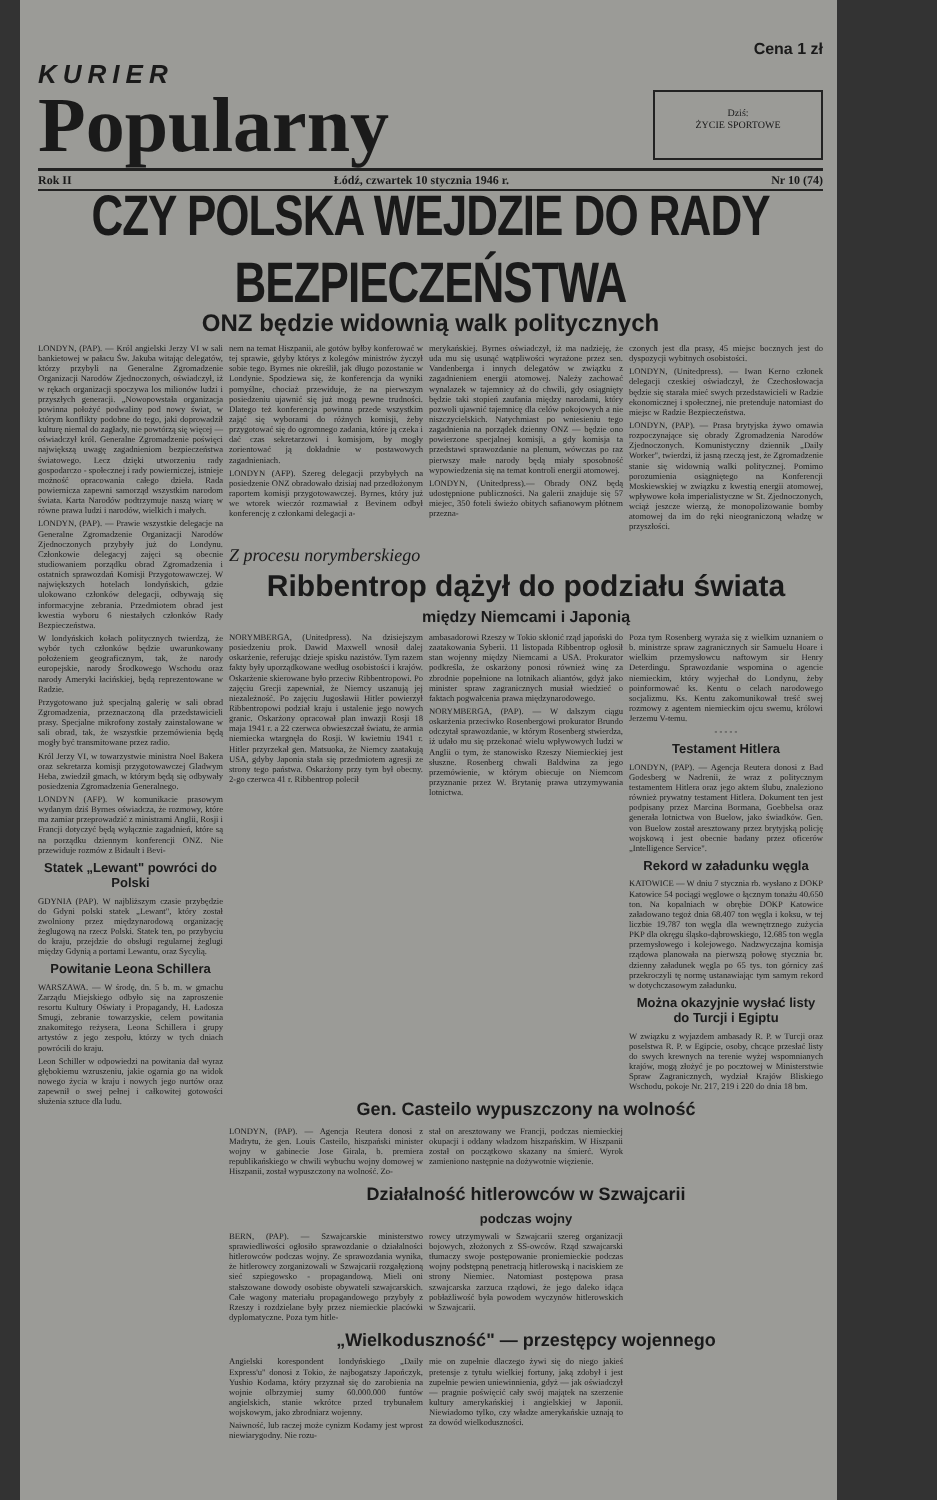Cena 1 zł
KURIER
Popularny
Dziś:
ŻYCIE SPORTOWE
Rok II Łódź, czwartek 10 stycznia 1946 r. Nr 10 (74)
CZY POLSKA WEJDZIE DO RADY BEZPIECZEŃSTWA
ONZ będzie widownią walk politycznych
LONDYN, (PAP). — Król angielski Jerzy VI w sali bankietowej w pałacu Św. Jakuba witając delegatów, którzy przybyli na Generalne Zgromadzenie Organizacji Narodów Zjednoczonych, oświadczył, iż w rękach organizacji spoczywa los milionów ludzi i przyszłych generacji. „Nowopowstała organizacja powinna położyć podwaliny pod nowy świat, w którym konflikty podobne do tego, jaki doprowadził kulturę niemal do zagłady, nie powtórzą się więcej — oświadczył król. Generalne Zgromadzenie poświęci największą uwagę zagadnieniom bezpieczeństwa światowego. Lecz dzięki utworzeniu rady gospodarczo - społecznej i rady powierniczej, istnieje możność opracowania całego dzieła. Rada powiernicza zapewni samorząd wszystkim narodom świata. Karta Narodów podtrzymuje naszą wiarę w równe prawa ludzi i narodów, wielkich i małych.
LONDYN, (PAP). — Prawie wszystkie delegacje na Generalne Zgromadzenie Organizacji Narodów Zjednoczonych przybyły już do Londynu. Członkowie delegacyj zajęci są obecnie studiowaniem porządku obrad Zgromadzenia i ostatnich sprawozdań Komisji Przygotowawczej. W największych hotelach londyńskich, gdzie ulokowano członków delegacji, odbywają się informacyjne zebrania. Przedmiotem obrad jest kwestia wyboru 6 niestałych członków Rady Bezpieczeństwa.
W londyńskich kołach politycznych twierdzą, że wybór tych członków będzie uwarunkowany położeniem geograficznym, tak, że narody europejskie, narody Środkowego Wschodu oraz narody Ameryki łacińskiej, będą reprezentowane w Radzie.
Przygotowano już specjalną galerię w sali obrad Zgromadzenia, przeznaczoną dla przedstawicieli prasy. Specjalne mikrofony zostały zainstalowane w sali obrad, tak, że wszystkie przemówienia będą mogły być transmitowane przez radio.
Król Jerzy VI, w towarzystwie ministra Noel Bakera oraz sekretarza komisji przygotowawczej Gladwym Heba, zwiedził gmach, w którym będą się odbywały posiedzenia Zgromadzenia Generalnego.
LONDYN (AFP). W komunikacie prasowym wydanym dziś Byrnes oświadcza, że rozmowy, które ma zamiar przeprowadzić z ministrami Anglii, Rosji i Francji dotyczyć będą wyłącznie zagadnień, które są na porządku dziennym konferencji ONZ. Nie przewiduje rozmów z Bidault i Bevi-
Statek „Lewant" powróci do Polski
GDYNIA (PAP). W najbliższym czasie przybędzie do Gdyni polski statek „Lewant", który został zwolniony przez międzynarodową organizację żeglugową na rzecz Polski. Statek ten, po przybyciu do kraju, przejdzie do obsługi regularnej żeglugi między Gdynią a portami Lewantu, oraz Sycylią.
Powitanie Leona Schillera
WARSZAWA. — W środę, dn. 5 b. m. w gmachu Zarządu Miejskiego odbyło się na zaproszenie resortu Kultury Oświaty i Propagandy, H. Ładosza Smugi, zebranie towarzyskie, celem powitania znakomitego reżysera, Leona Schillera i grupy artystów z jego zespołu, którzy w tych dniach powrócili do kraju.
Leon Schiller w odpowiedzi na powitania dał wyraz głębokiemu wzruszeniu, jakie ogarnia go na widok nowego życia w kraju i nowych jego nurtów oraz zapewnił o swej pełnej i całkowitej gotowości służenia sztuce dla ludu.
nem na temat Hiszpanii, ale gotów byłby konferować w tej sprawie, gdyby którys z kolegów ministrów życzył sobie tego. Byrnes nie określił, jak długo pozostanie w Londynie. Spodziewa się, że konferencja da wyniki pomyślne, chociaż przewiduje, że na pierwszym posiedzeniu ujawnić się już mogą pewne trudności. Dlatego też konferencja powinna przede wszystkim zająć się wyborami do różnych komisji, żeby przygotować się do ogromnego zadania, które ją czeka i dać czas sekretarzowi i komisjom, by mogły zorientować ją dokładnie w postawowych zagadnieniach.
LONDYN (AFP). Szereg delegacji przybyłych na posiedzenie ONZ obradowało dzisiaj nad przedłożonym raportem komisji przygotowawczej. Byrnes, który już we wtorek wieczór rozmawiał z Bevinem odbył konferencję z członkami delegacji a-
merykańskiej. Byrnes oświadczył, iż ma nadzieję, że uda mu się usunąć wątpliwości wyrażone przez sen. Vandenberga i innych delegatów w związku z zagadnieniem energii atomowej. Należy zachować wynalazek w tajemnicy aż do chwili, gdy osiągnięty będzie taki stopień zaufania między narodami, który pozwoli ujawnić tajemnicę dla celów pokojowych a nie niszczycielskich. Natychmiast po wniesieniu tego zagadnienia na porządek dzienny ONZ — będzie ono powierzone specjalnej komisji, a gdy komisja ta przedstawi sprawozdanie na plenum, wówczas po raz pierwszy małe narody będą miały sposobność wypowiedzenia się na temat kontroli energii atomowej.
LONDYN, (Unitedpress).— Obrady ONZ będą udostępnione publiczności. Na galerii znajduje się 57 miejec, 350 foteli świeżo obitych safianowym płótnem przezna-
czonych jest dla prasy, 45 miejsc bocznych jest do dyspozycji wybitnych osobistości.
LONDYN, (Unitedpress). — Iwan Kerno członek delegacji czeskiej oświadczył, że Czechosłowacja będzie się starała mieć swych przedstawicieli w Radzie ekonomicznej i społecznej, nie pretenduje natomiast do miejsc w Radzie Bezpieczeństwa.
LONDYN, (PAP). — Prasa brytyjska żywo omawia rozpoczynające się obrady Zgromadzenia Narodów Zjednoczonych. Komunistyczny dziennik „Daily Worker", twierdzi, iż jasną rzeczą jest, że Zgromadzenie stanie się widownią walki politycznej. Pomimo porozumienia osiągniętego na Konferencji Moskiewskiej w związku z kwestią energii atomowej, wpływowe koła imperialistyczne w St. Zjednoczonych, wciąż jeszcze wierzą, że monopolizowanie bomby atomowej da im do ręki nieograniczoną władzę w przyszłości.
Z procesu norymberskiego
Ribbentrop dążył do podziału świata
między Niemcami i Japonią
NORYMBERGA, (Unitedpress). Na dzisiejszym posiedzeniu prok. Dawid Maxwell wnosił dalej oskarżenie, referując dzieje spisku nazistów. Tym razem fakty były uporządkowane według osobistości i krajów. Oskarżenie skierowane było przeciw Ribbentropowi. Po zajęciu Grecji zapewniał, że Niemcy uszanują jej niezależność. Po zajęciu Jugosławii Hitler powierzył Ribbentropowi podział kraju i ustalenie jego nowych granic. Oskarżony opracował plan inwazji Rosji 18 maja 1941 r. a 22 czerwca obwieszczał światu, że armia niemiecka wtargnęła do Rosji. W kwietniu 1941 r. Hitler przyrzekał gen. Matsuoka, że Niemcy zaatakują USA, gdyby Japonia stała się przedmiotem agresji ze strony tego państwa. Oskarżony przy tym był obecny. 2-go czerwca 41 r. Ribbentrop polecił
ambasadorowi Rzeszy w Tokio skłonić rząd japoński do zaatakowania Syberii. 11 listopada Ribbentrop ogłosił stan wojenny między Niemcami a USA. Prokurator podkreśla, że oskarżony ponosi również winę za zbrodnie popełnione na lotnikach aliantów, gdyż jako minister spraw zagranicznych musiał wiedzieć o faktach pogwałcenia prawa międzynarodowego.
NORYMBERGA, (PAP). — W dalszym ciągu oskarżenia przeciwko Rosenbergowi prokurator Brundo odczytał sprawozdanie, w którym Rosenberg stwierdza, iż udało mu się przekonać wielu wpływowych ludzi w Anglii o tym, że stanowisko Rzeszy Niemieckiej jest słuszne. Rosenberg chwali Baldwina za jego przemówienie, w którym obiecuje on Niemcom przyznanie przez W. Brytanię prawa utrzymywania lotnictwa.
Poza tym Rosenberg wyraża się z wielkim uznaniem o b. ministrze spraw zagranicznych sir Samuelu Hoare i wielkim przemysłowcu naftowym sir Henry Deterdingu. Sprawozdanie wspomina o agencie niemieckim, który wyjechał do Londynu, żeby poinformować ks. Kentu o celach narodowego socjalizmu. Ks. Kentu zakomunikował treść swej rozmowy z agentem niemieckim ojcu swemu, królowi Jerzemu V-temu.
- - - - -
Testament Hitlera
LONDYN, (PAP). — Agencja Reutera donosi z Bad Godesberg w Nadrenii, że wraz z politycznym testamentem Hitlera oraz jego aktem ślubu, znaleziono również prywatny testament Hitlera. Dokument ten jest podpisany przez Marcina Bormana, Goebbelsa oraz generała lotnictwa von Buelow, jako świadków. Gen. von Buelow został aresztowany przez brytyjską policję wojskową i jest obecnie badany przez oficerów „Intelligence Service".
Rekord w załadunku węgla
KATOWICE — W dniu 7 stycznia rb. wysłano z DOKP Katowice 54 pociągi węglowe o łącznym tonażu 40.650 ton. Na kopalniach w obrębie DOKP Katowice załadowano tegoż dnia 68.407 ton węgla i koksu, w tej liczbie 19.787 ton węgla dla wewnętrznego zużycia PKP dla okręgu śląsko-dąbrowskiego, 12.685 ton węgla przemysłowego i kolejowego. Nadzwyczajna komisja rządowa planowała na pierwszą połowę stycznia br. dzienny załadunek węgla po 65 tys. ton górnicy zaś przekroczyli tę normę ustanawiając tym samym rekord w dotychczasowym załadunku.
Można okazyjnie wysłać listy do Turcji i Egiptu
W związku z wyjazdem ambasady R. P. w Turcji oraz poselstwa R. P. w Egipcie, osoby, chcące przesłać listy do swych krewnych na terenie wyżej wspomnianych krajów, mogą złożyć je po pocztowej w Ministerstwie Spraw Zagranicznych, wydział Krajów Bliskiego Wschodu, pokoje Nr. 217, 219 i 220 do dnia 18 bm.
Gen. Casteilo wypuszczony na wolność
LONDYN, (PAP). — Agencja Reutera donosi z Madrytu, że gen. Louis Casteilo, hiszpański minister wojny w gabinecie Jose Girala, b. premiera republikańskiego w chwili wybuchu wojny domowej w Hiszpanii, został wypuszczony na wolność. Zo-
stał on aresztowany we Francji, podczas niemieckiej okupacji i oddany władzom hiszpańskim. W Hiszpanii został on początkowo skazany na śmierć. Wyrok zamieniono następnie na dożywotnie więzienie.
Działalność hitlerowców w Szwajcarii
podczas wojny
BERN, (PAP). — Szwajcarskie ministerstwo sprawiedliwości ogłosiło sprawozdanie o działalności hitlerowców podczas wojny. Ze sprawozdania wynika, że hitlerowcy zorganizowali w Szwajcarii rozgałęzioną sieć szpiegowsko - propagandową. Mieli oni stałszowane dowody osobiste obywateli szwajcarskich. Całe wagony materiału propagandowego przybyły z Rzeszy i rozdzielane były przez niemieckie placówki dyplomatyczne. Poza tym hitle-
rowcy utrzymywali w Szwajcarii szereg organizacji bojowych, złożonych z SS-owców. Rząd szwajcarski tłumaczy swoje postępowanie proniemieckie podczas wojny podstępną penetracją hitlerowską i naciskiem ze strony Niemiec. Natomiast postępowa prasa szwajcarska zarzuca rządowi, że jego daleko idąca pobłażliwość była powodem wyczynów hitlerowskich w Szwajcarii.
„Wielkoduszność" — przestępcy wojennego
Angielski korespondent londyńskiego „Daily Express'u" donosi z Tokio, że najbogatszy Japończyk, Yushio Kodama, który przyznał się do zarobienia na wojnie olbrzymiej sumy 60.000.000 funtów angielskich, stanie wkrótce przed trybunałem wojskowym, jako zbrodniarz wojenny.
Naiwność, lub raczej może cynizm Kodamy jest wprost niewiarygodny. Nie rozu-
mie on zupełnie dlaczego żywi się do niego jakieś pretensje z tytułu wielkiej fortuny, jaką zdobył i jest zupełnie pewien uniewinnienia, gdyż — jak oświadczył — pragnie poświęcić cały swój majątek na szerzenie kultury amerykańskiej i angielskiej w Japonii. Niewiadomo tylko, czy władze amerykańskie uznają to za dowód wielkoduszności.